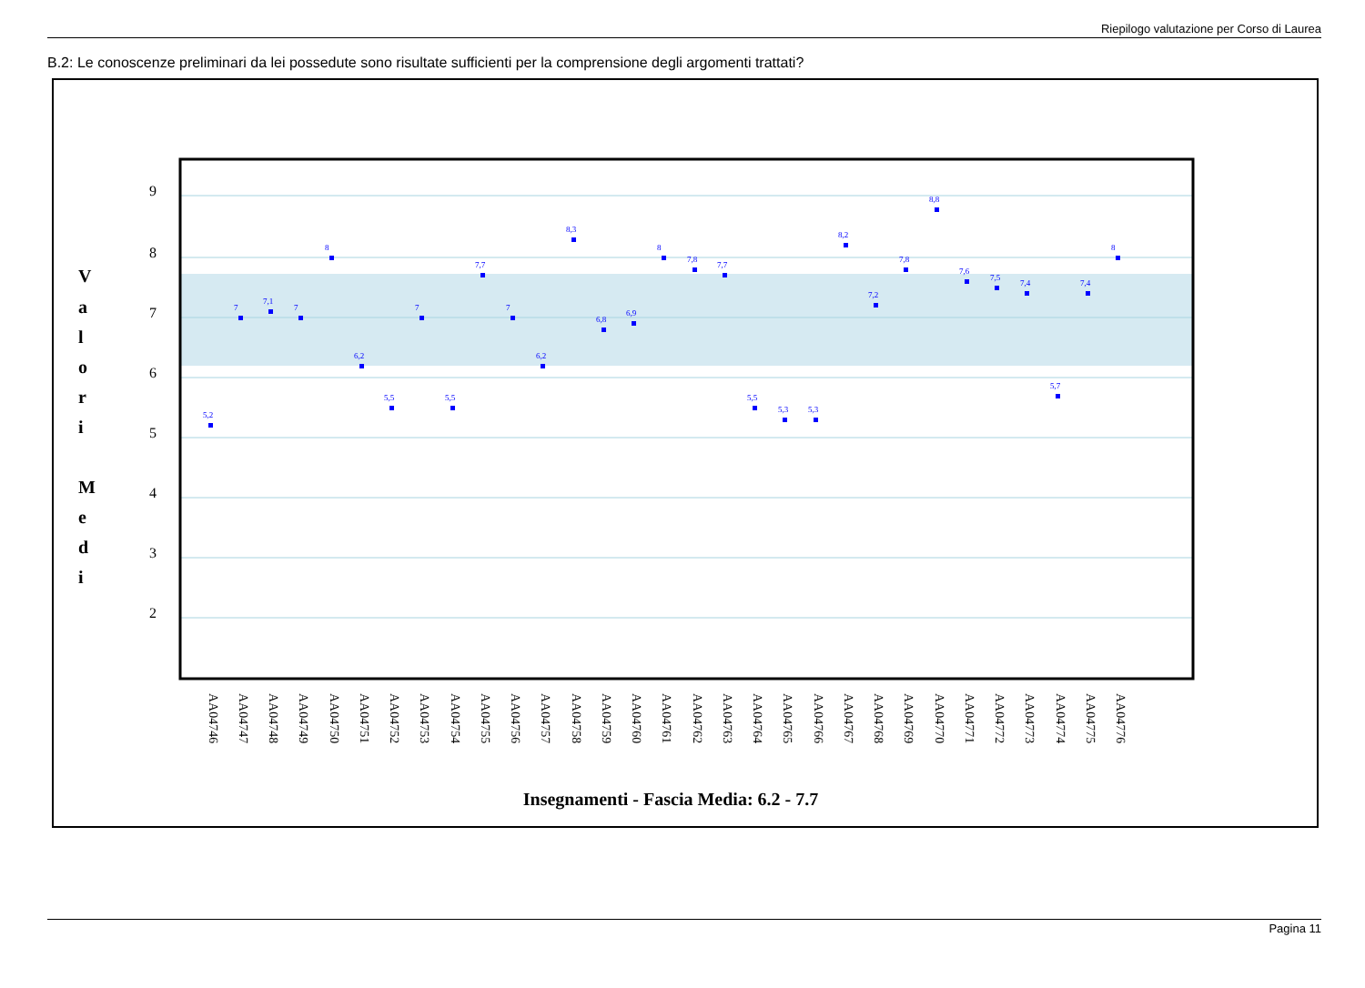Riepilogo valutazione per Corso di Laurea
B.2: Le conoscenze preliminari da lei possedute sono risultate sufficienti per la comprensione degli argomenti trattati?
9
8
7
6
5
4
3
2
V
a
l
o
r
i
M
e
d
i
Insegnamenti - Fascia Media: 6.2 - 7.7
AA04746
AA04747
AA04748
AA04749
AA04750
AA04751
AA04752
AA04753
AA04754
AA04755
AA04756
AA04757
AA04758
AA04759
AA04760
AA04761
AA04762
AA04763
AA04764
AA04765
AA04766
AA04767
AA04768
AA04769
AA04770
AA04771
AA04772
AA04773
AA04774
AA04775
AA04776
5,2
7
7,1
7
8
6,2
5,5
7
5,5
7,7
7
6,2
8,3
6,8
6,9
8
7,8
7,7
5,5
5,3
5,3
8,2
7,2
7,8
8,8
7,6
7,5
7,4
5,7
7,4
8
Pagina 11